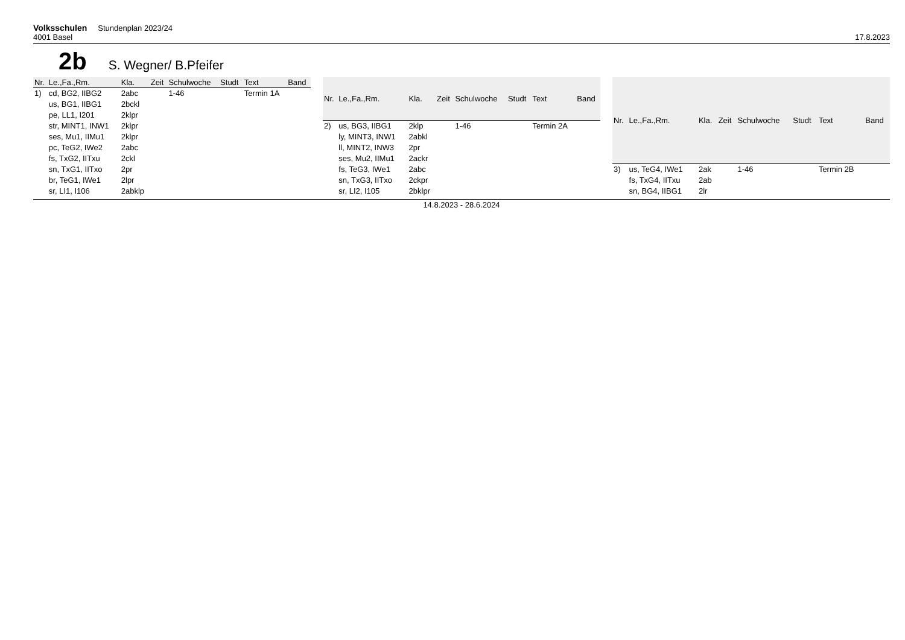Volksschulen Stundenplan 2023/24
4001 Basel
17.8.2023
2b S. Wegner/ B.Pfeifer
| Nr. | Le.,Fa.,Rm. | Kla. | Zeit | Schulwoche | Studt | Text | Band |
| --- | --- | --- | --- | --- | --- | --- | --- |
| 1) | cd, BG2, IIBG2 | 2abc | | 1-46 | | Termin 1A | |
| | us, BG1, IIBG1 | 2bckl | | | | | |
| | pe, LL1, I201 | 2klpr | | | | | |
| | str, MINT1, INW1 | 2klpr | | | | | |
| | ses, Mu1, IIMu1 | 2klpr | | | | | |
| | pc, TeG2, IWe2 | 2abc | | | | | |
| | fs, TxG2, IITxu | 2ckl | | | | | |
| | sn, TxG1, IITxo | 2pr | | | | | |
| | br, TeG1, IWe1 | 2lpr | | | | | |
| | sr, LI1, I106 | 2abklp | | | | | |
| Nr. | Le.,Fa.,Rm. | Kla. | Zeit | Schulwoche | Studt | Text | Band |
| --- | --- | --- | --- | --- | --- | --- | --- |
| 2) | us, BG3, IIBG1 | 2klp | | 1-46 | | Termin 2A | |
| | ly, MINT3, INW1 | 2abkl | | | | | |
| | ll, MINT2, INW3 | 2pr | | | | | |
| | ses, Mu2, IIMu1 | 2ackr | | | | | |
| | fs, TeG3, IWe1 | 2abc | | | | | |
| | sn, TxG3, IITxo | 2ckpr | | | | | |
| | sr, LI2, I105 | 2bklpr | | | | | |
| Nr. | Le.,Fa.,Rm. | Kla. | Zeit | Schulwoche | Studt | Text | Band |
| --- | --- | --- | --- | --- | --- | --- | --- |
| 3) | us, TeG4, IWe1 | 2ak | | 1-46 | | Termin 2B | |
| | fs, TxG4, IITxu | 2ab | | | | | |
| | sn, BG4, IIBG1 | 2lr | | | | | |
14.8.2023 - 28.6.2024